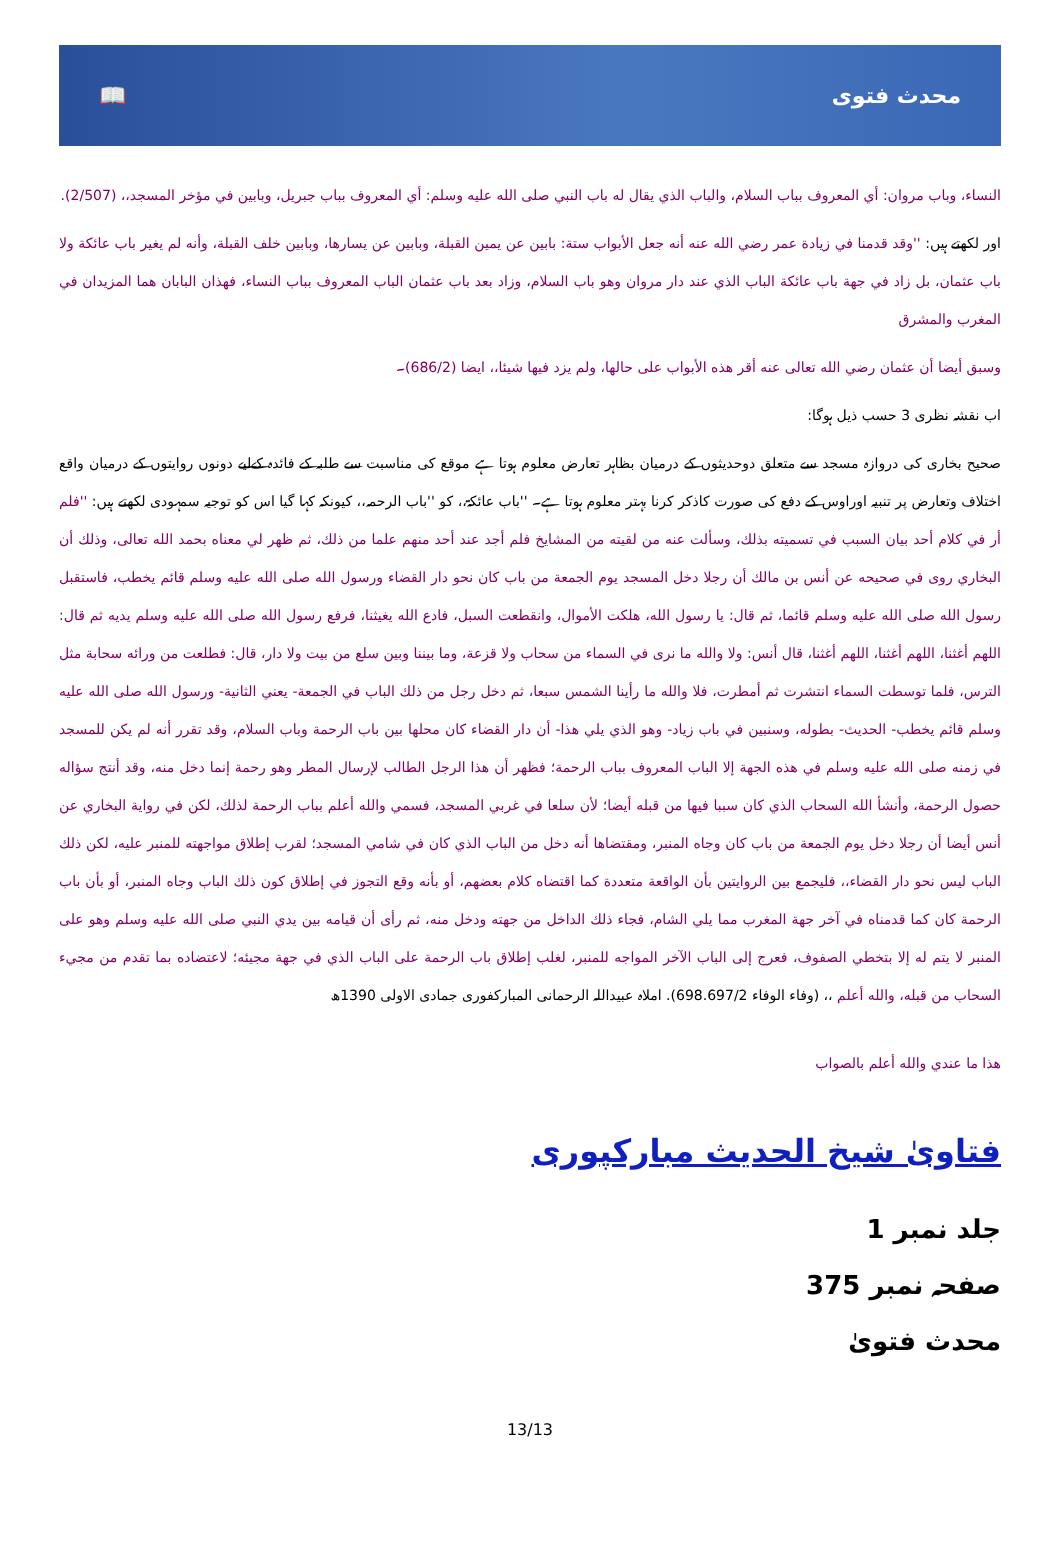📖 محدث فتوى
النساء، وباب مروان: أي المعروف بباب السلام، والباب الذي يقال له باب النبي صلى الله عليه وسلم: أي المعروف بباب جبريل، وبابين في مؤخر المسجد،، (2/507).
اور لکھتے ہیں: ''وقد قدمنا في زيادة عمر رضي الله عنه أنه جعل الأبواب ستة: بابين عن يمين القبلة، وبابين عن يسارها، وبابين خلف القبلة، وأنه لم يغير باب عائكة ولا باب عثمان، بل زاد في جهة باب عائكة الباب الذي عند دار مروان وهو باب السلام، وزاد بعد باب عثمان الباب المعروف بباب النساء، فهذان البابان هما المزيدان في المغرب والمشرق
وسبق أيضا أن عثمان رضي الله تعالى عنه أقر هذه الأبواب على حالها، ولم يزد فيها شيئا،، ايضا (686/2)۔
اب نقشہ نظری 3 حسب ذیل ہوگا:
صحیح بخاری کی دروازہ مسجد سے متعلق دوحدیثوں کے درمیان بظاہر تعارض معلوم ہوتا ہے موقع کی مناسبت سے طلبہ کے فائدہ کےلیے دونوں روایتوں کے درمیان واقع اختلاف وتعارض پر تنبیہ اوراوس کے دفع کی صورت کاذکر کرنا بہتر معلوم ہوتا ہے۔ ''باب عائکۃ،، کو ''باب الرحمہ،، کیونکہ کہا گیا اس کو توجیہ سمہودی لکھتے ہیں: ''فلم أر في كلام أحد بيان السبب في تسميته بذلك، وسألت عنه من لقيته من المشايخ فلم أجد عند أحد منهم علما من ذلك، ثم ظهر لي معناه بحمد الله تعالى، وذلك أن البخاري روى في صحيحه عن أنس بن مالك أن رجلا دخل المسجد يوم الجمعة من باب كان نحو دار القضاء ورسول الله صلى الله عليه وسلم قائم يخطب، فاستقبل رسول الله صلى الله عليه وسلم قائما، ثم قال: يا رسول الله، هلكت الأموال، وانقطعت السبل، فادع الله يغيثنا، فرفع رسول الله صلى الله عليه وسلم يديه ثم قال: اللهم أغثنا، اللهم أغثنا، اللهم أغثنا، قال أنس: ولا والله ما نرى في السماء من سحاب ولا قزعة، وما بيننا وبين سلع من بيت ولا دار، قال: فطلعت من ورائه سحابة مثل الترس، فلما توسطت السماء انتشرت ثم أمطرت، فلا والله ما رأينا الشمس سبعا، ثم دخل رجل من ذلك الباب في الجمعة- يعني الثانية- ورسول الله صلى الله عليه وسلم قائم يخطب- الحديث- بطوله، وسنبين في باب زياد- وهو الذي يلي هذا- أن دار القضاء كان محلها بين باب الرحمة وباب السلام، وقد تقرر أنه لم يكن للمسجد في زمنه صلى الله عليه وسلم في هذه الجهة إلا الباب المعروف بباب الرحمة؛ فظهر أن هذا الرجل الطالب لإرسال المطر وهو رحمة إنما دخل منه، وقد أنتج سؤاله حصول الرحمة، وأنشأ الله السحاب الذي كان سببا فيها من قبله أيضا؛ لأن سلعا في غربي المسجد، فسمي والله أعلم بباب الرحمة لذلك، لكن في رواية البخاري عن أنس أيضا أن رجلا دخل يوم الجمعة من باب كان وجاه المنبر، ومقتضاها أنه دخل من الباب الذي كان في شامي المسجد؛ لقرب إطلاق مواجهته للمنبر عليه، لكن ذلك الباب ليس نحو دار القضاء،، فليجمع بين الروايتين بأن الواقعة متعددة كما اقتضاه كلام بعضهم، أو بأنه وقع التجوز في إطلاق كون ذلك الباب وجاه المنبر، أو بأن باب الرحمة كان كما قدمناه في آخر جهة المغرب مما يلي الشام، فجاء ذلك الداخل من جهته ودخل منه، ثم رأى أن قيامه بين يدي النبي صلى الله عليه وسلم وهو على المنبر لا يتم له إلا بتخطي الصفوف، فعرج إلى الباب الآخر المواجه للمنبر، لغلب إطلاق باب الرحمة على الباب الذي في جهة مجيئه؛ لاعتضاده بما تقدم من مجيء السحاب من قبله، والله أعلم ،، (وفاء الوفاء 698.697/2). املاہ عبیداللہ الرحمانی المبارکفوری جمادی الاولی 1390ھ
هذا ما عندي والله أعلم بالصواب
فتاویٰ شیخ الحدیث مبارکپوری
جلد نمبر 1
صفحہ نمبر 375
محدث فتویٰ
13/13